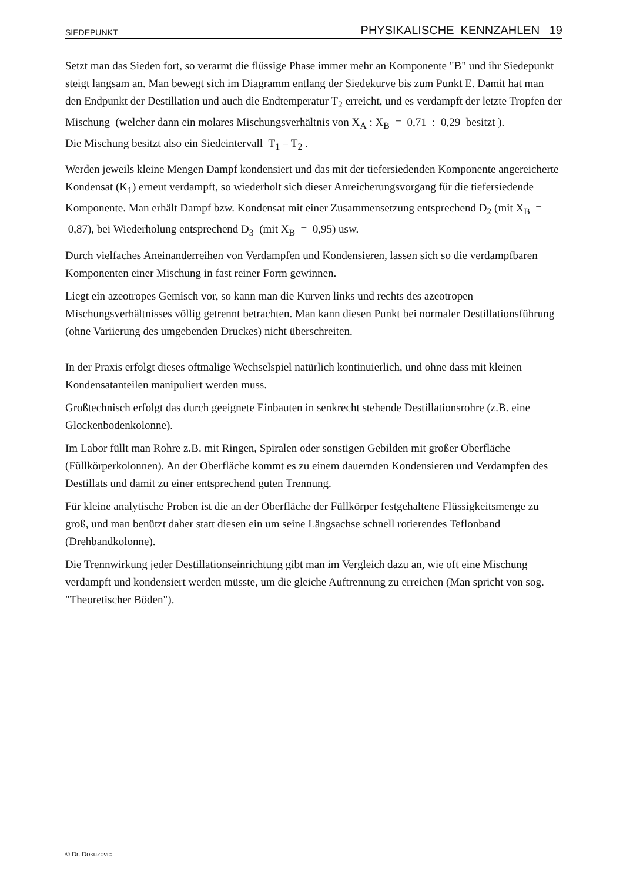SIEDEPUNKT PHYSIKALISCHE KENNZAHLEN 19
Setzt man das Sieden fort, so verarmt die flüssige Phase immer mehr an Komponente "B" und ihr Siedepunkt steigt langsam an. Man bewegt sich im Diagramm entlang der Siedekurve bis zum Punkt E. Damit hat man den Endpunkt der Destillation und auch die Endtemperatur T<sub>2</sub> erreicht, und es verdampft der letzte Tropfen der Mischung (welcher dann ein molares Mischungsverhältnis von X<sub>A</sub> : X<sub>B</sub> = 0,71 : 0,29 besitzt ).
Die Mischung besitzt also ein Siedeintervall T<sub>1</sub> – T<sub>2</sub> .
Werden jeweils kleine Mengen Dampf kondensiert und das mit der tiefersiedenden Komponente angereicherte Kondensat (K<sub>1</sub>) erneut verdampft, so wiederholt sich dieser Anreicherungsvorgang für die tiefersiedende Komponente. Man erhält Dampf bzw. Kondensat mit einer Zusammensetzung entsprechend D<sub>2</sub> (mit X<sub>B</sub> = 0,87), bei Wiederholung entsprechend D<sub>3</sub> (mit X<sub>B</sub> = 0,95) usw.
Durch vielfaches Aneinanderreihen von Verdampfen und Kondensieren, lassen sich so die verdampfbaren Komponenten einer Mischung in fast reiner Form gewinnen.
Liegt ein azeotropes Gemisch vor, so kann man die Kurven links und rechts des azeotropen Mischungsverhältnisses völlig getrennt betrachten. Man kann diesen Punkt bei normaler Destillationsführung (ohne Variierung des umgebenden Druckes) nicht überschreiten.
In der Praxis erfolgt dieses oftmalige Wechselspiel natürlich kontinuierlich, und ohne dass mit kleinen Kondensatanteilen manipuliert werden muss.
Großtechnisch erfolgt das durch geeignete Einbauten in senkrecht stehende Destillationsrohre (z.B. eine Glockenbodenkolonne).
Im Labor füllt man Rohre z.B. mit Ringen, Spiralen oder sonstigen Gebilden mit großer Oberfläche (Füllkörperkolonnen). An der Oberfläche kommt es zu einem dauernden Kondensieren und Verdampfen des Destillats und damit zu einer entsprechend guten Trennung.
Für kleine analytische Proben ist die an der Oberfläche der Füllkörper festgehaltene Flüssigkeitsmenge zu groß, und man benützt daher statt diesen ein um seine Längsachse schnell rotierendes Teflonband (Drehbandkolonne).
Die Trennwirkung jeder Destillationseinrichtung gibt man im Vergleich dazu an, wie oft eine Mischung verdampft und kondensiert werden müsste, um die gleiche Auftrennung zu erreichen (Man spricht von sog. "Theoretischer Böden").
© Dr. Dokuzovic